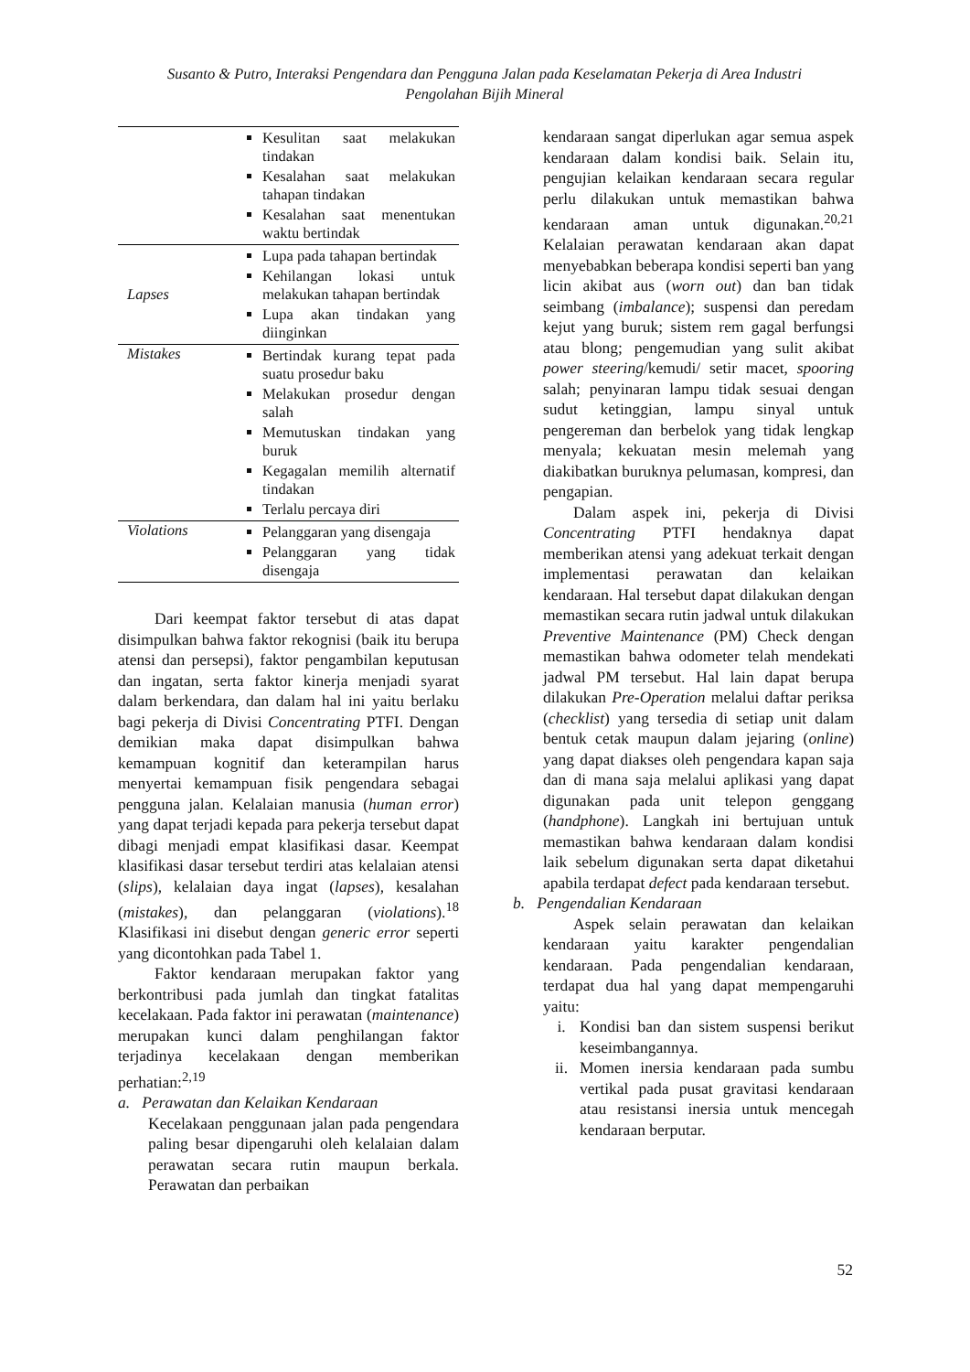Susanto & Putro, Interaksi Pengendara dan Pengguna Jalan pada Keselamatan Pekerja di Area Industri
Pengolahan Bijih Mineral
| | Kesulitan saat melakukan tindakan Kesalahan saat melakukan tahapan tindakan Kesalahan saat menentukan waktu bertindak |
| Lapses | Lupa pada tahapan bertindak Kehilangan lokasi untuk melakukan tahapan bertindak Lupa akan tindakan yang diinginkan |
| Mistakes | Bertindak kurang tepat pada suatu prosedur baku Melakukan prosedur dengan salah Memutuskan tindakan yang buruk Kegagalan memilih alternatif tindakan Terlalu percaya diri |
| Violations | Pelanggaran yang disengaja Pelanggaran yang tidak disengaja |
Dari keempat faktor tersebut di atas dapat disimpulkan bahwa faktor rekognisi (baik itu berupa atensi dan persepsi), faktor pengambilan keputusan dan ingatan, serta faktor kinerja menjadi syarat dalam berkendara, dan dalam hal ini yaitu berlaku bagi pekerja di Divisi Concentrating PTFI. Dengan demikian maka dapat disimpulkan bahwa kemampuan kognitif dan keterampilan harus menyertai kemampuan fisik pengendara sebagai pengguna jalan. Kelalaian manusia (human error) yang dapat terjadi kepada para pekerja tersebut dapat dibagi menjadi empat klasifikasi dasar. Keempat klasifikasi dasar tersebut terdiri atas kelalaian atensi (slips), kelalaian daya ingat (lapses), kesalahan (mistakes), dan pelanggaran (violations).<sup>18</sup> Klasifikasi ini disebut dengan generic error seperti yang dicontohkan pada Tabel 1.
Faktor kendaraan merupakan faktor yang berkontribusi pada jumlah dan tingkat fatalitas kecelakaan. Pada faktor ini perawatan (maintenance) merupakan kunci dalam penghilangan faktor terjadinya kecelakaan dengan memberikan perhatian:<sup>2,19</sup>
a. Perawatan dan Kelaikan Kendaraan
Kecelakaan penggunaan jalan pada pengendara paling besar dipengaruhi oleh kelalaian dalam perawatan secara rutin maupun berkala. Perawatan dan perbaikan
kendaraan sangat diperlukan agar semua aspek kendaraan dalam kondisi baik. Selain itu, pengujian kelaikan kendaraan secara regular perlu dilakukan untuk memastikan bahwa kendaraan aman untuk digunakan.<sup>20,21</sup> Kelalaian perawatan kendaraan akan dapat menyebabkan beberapa kondisi seperti ban yang licin akibat aus (worn out) dan ban tidak seimbang (imbalance); suspensi dan peredam kejut yang buruk; sistem rem gagal berfungsi atau blong; pengemudian yang sulit akibat power steering/kemudi/ setir macet, spooring salah; penyinaran lampu tidak sesuai dengan sudut ketinggian, lampu sinyal untuk pengereman dan berbelok yang tidak lengkap menyala; kekuatan mesin melemah yang diakibatkan buruknya pelumasan, kompresi, dan pengapian.
Dalam aspek ini, pekerja di Divisi Concentrating PTFI hendaknya dapat memberikan atensi yang adekuat terkait dengan implementasi perawatan dan kelaikan kendaraan. Hal tersebut dapat dilakukan dengan memastikan secara rutin jadwal untuk dilakukan Preventive Maintenance (PM) Check dengan memastikan bahwa odometer telah mendekati jadwal PM tersebut. Hal lain dapat berupa dilakukan Pre-Operation melalui daftar periksa (checklist) yang tersedia di setiap unit dalam bentuk cetak maupun dalam jejaring (online) yang dapat diakses oleh pengendara kapan saja dan di mana saja melalui aplikasi yang dapat digunakan pada unit telepon genggang (handphone). Langkah ini bertujuan untuk memastikan bahwa kendaraan dalam kondisi laik sebelum digunakan serta dapat diketahui apabila terdapat defect pada kendaraan tersebut.
b. Pengendalian Kendaraan
Aspek selain perawatan dan kelaikan kendaraan yaitu karakter pengendalian kendaraan. Pada pengendalian kendaraan, terdapat dua hal yang dapat mempengaruhi yaitu:
i. Kondisi ban dan sistem suspensi berikut keseimbangannya.
ii. Momen inersia kendaraan pada sumbu vertikal pada pusat gravitasi kendaraan atau resistansi inersia untuk mencegah kendaraan berputar.
52